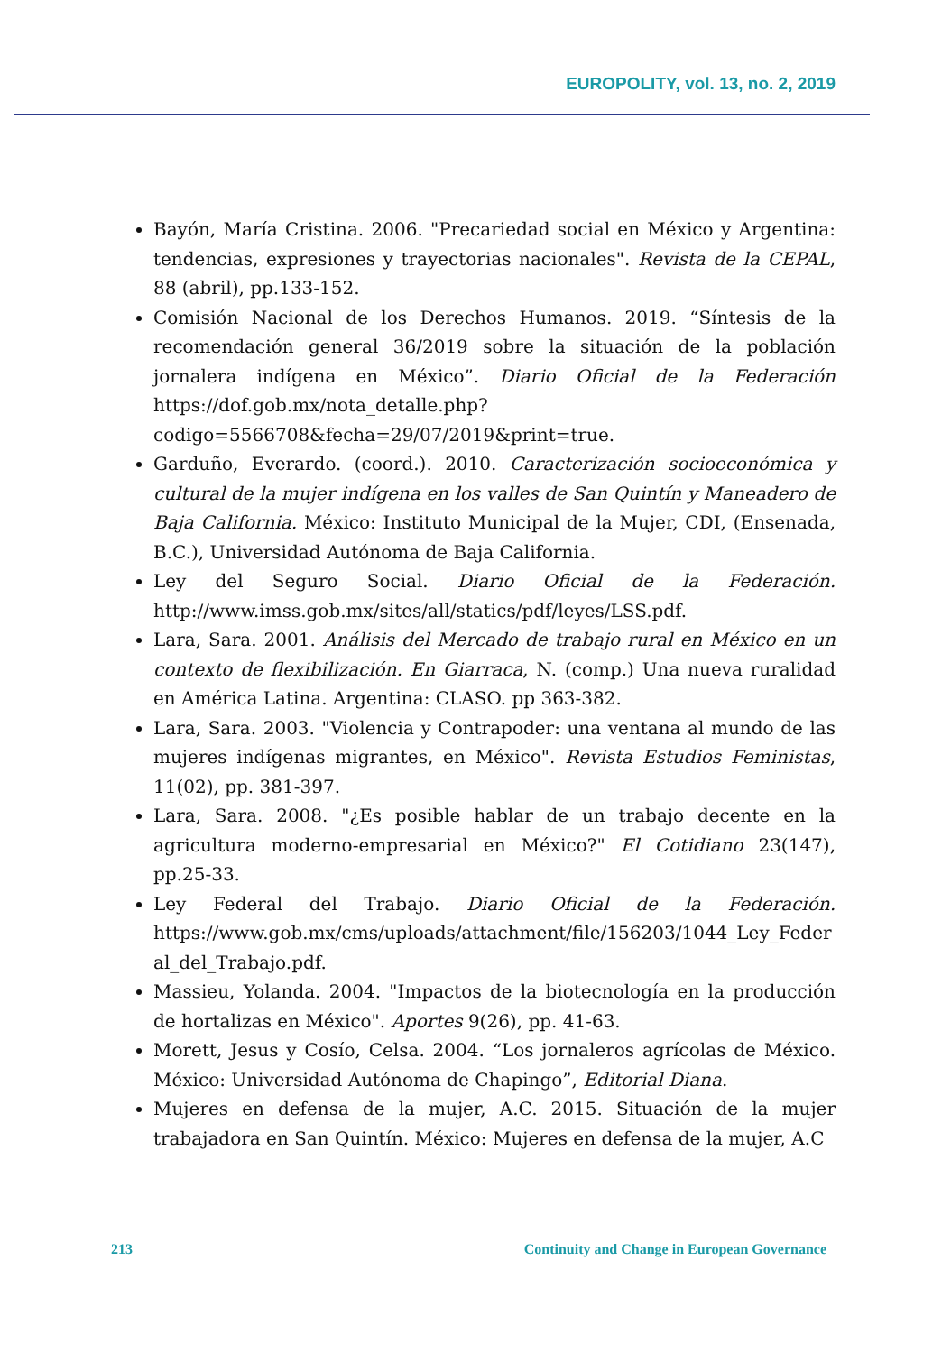EUROPOLITY, vol. 13, no. 2, 2019
Bayón, María Cristina. 2006. "Precariedad social en México y Argentina: tendencias, expresiones y trayectorias nacionales". Revista de la CEPAL, 88 (abril), pp.133-152.
Comisión Nacional de los Derechos Humanos. 2019. “Síntesis de la recomendación general 36/2019 sobre la situación de la población jornalera indígena en México”. Diario Oficial de la Federación https://dof.gob.mx/nota_detalle.php?codigo=5566708&fecha=29/07/2019&print=true.
Garduño, Everardo. (coord.). 2010. Caracterización socioeconómica y cultural de la mujer indígena en los valles de San Quintín y Maneadero de Baja California. México: Instituto Municipal de la Mujer, CDI, (Ensenada, B.C.), Universidad Autónoma de Baja California.
Ley del Seguro Social. Diario Oficial de la Federación. http://www.imss.gob.mx/sites/all/statics/pdf/leyes/LSS.pdf.
Lara, Sara. 2001. Análisis del Mercado de trabajo rural en México en un contexto de flexibilización. En Giarraca, N. (comp.) Una nueva ruralidad en América Latina. Argentina: CLASO. pp 363-382.
Lara, Sara. 2003. "Violencia y Contrapoder: una ventana al mundo de las mujeres indígenas migrantes, en México". Revista Estudios Feministas, 11(02), pp. 381-397.
Lara, Sara. 2008. "¿Es posible hablar de un trabajo decente en la agricultura moderno-empresarial en México?" El Cotidiano 23(147), pp.25-33.
Ley Federal del Trabajo. Diario Oficial de la Federación. https://www.gob.mx/cms/uploads/attachment/file/156203/1044_Ley_Federal_del_Trabajo.pdf.
Massieu, Yolanda. 2004. "Impactos de la biotecnología en la producción de hortalizas en México". Aportes 9(26), pp. 41-63.
Morett, Jesus y Cosío, Celsa. 2004. “Los jornaleros agrícolas de México. México: Universidad Autónoma de Chapingo”, Editorial Diana.
Mujeres en defensa de la mujer, A.C. 2015. Situación de la mujer trabajadora en San Quintín. México: Mujeres en defensa de la mujer, A.C
213 Continuity and Change in European Governance